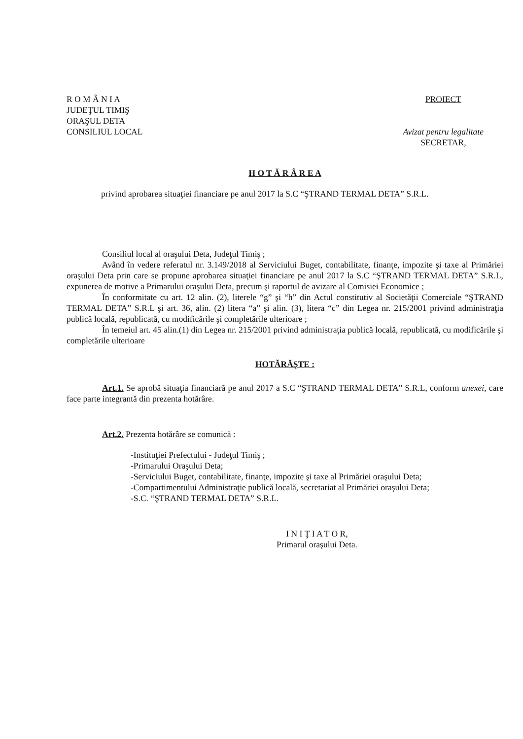R O M Â N I A
JUDEŢUL TIMIŞ
ORAŞUL DETA
CONSILIUL LOCAL
PROIECT
Avizat pentru legalitate
SECRETAR,
H O T Ă R Â R E A
privind aprobarea situaţiei financiare pe anul 2017 la S.C “ŞTRAND TERMAL DETA” S.R.L.
Consiliul local al oraşului Deta, Judeţul Timiş ;
Având în vedere referatul nr. 3.149/2018 al Serviciului Buget, contabilitate, finanţe, impozite şi taxe al Primăriei oraşului Deta prin care se propune aprobarea situaţiei financiare pe anul 2017 la S.C “ŞTRAND TERMAL DETA” S.R.L, expunerea de motive a Primarului oraşului Deta, precum şi raportul de avizare al Comisiei Economice ;
În conformitate cu art. 12 alin. (2), literele “g” şi “h” din Actul constitutiv al Societăţii Comerciale “ŞTRAND TERMAL DETA” S.R.L şi art. 36, alin. (2) litera “a” şi alin. (3), litera “c” din Legea nr. 215/2001 privind administraţia publică locală, republicată, cu modificările şi completările ulterioare ;
În temeiul art. 45 alin.(1) din Legea nr. 215/2001 privind administraţia publică locală, republicată, cu modificările şi completările ulterioare
HOTĂRĂŞTE :
Art.1. Se aprobă situaţia financiară pe anul 2017 a S.C “ŞTRAND TERMAL DETA” S.R.L, conform anexei, care face parte integrantă din prezenta hotărâre.
Art.2. Prezenta hotărâre se comunică :
-Instituţiei Prefectului - Judeţul Timiş ;
-Primarului Oraşului Deta;
-Serviciului Buget, contabilitate, finanţe, impozite şi taxe al Primăriei oraşului Deta;
-Compartimentului Administraţie publică locală, secretariat al Primăriei oraşului Deta;
-S.C. “ŞTRAND TERMAL DETA” S.R.L.
I N I Ţ I A T O R,
Primarul oraşului Deta.